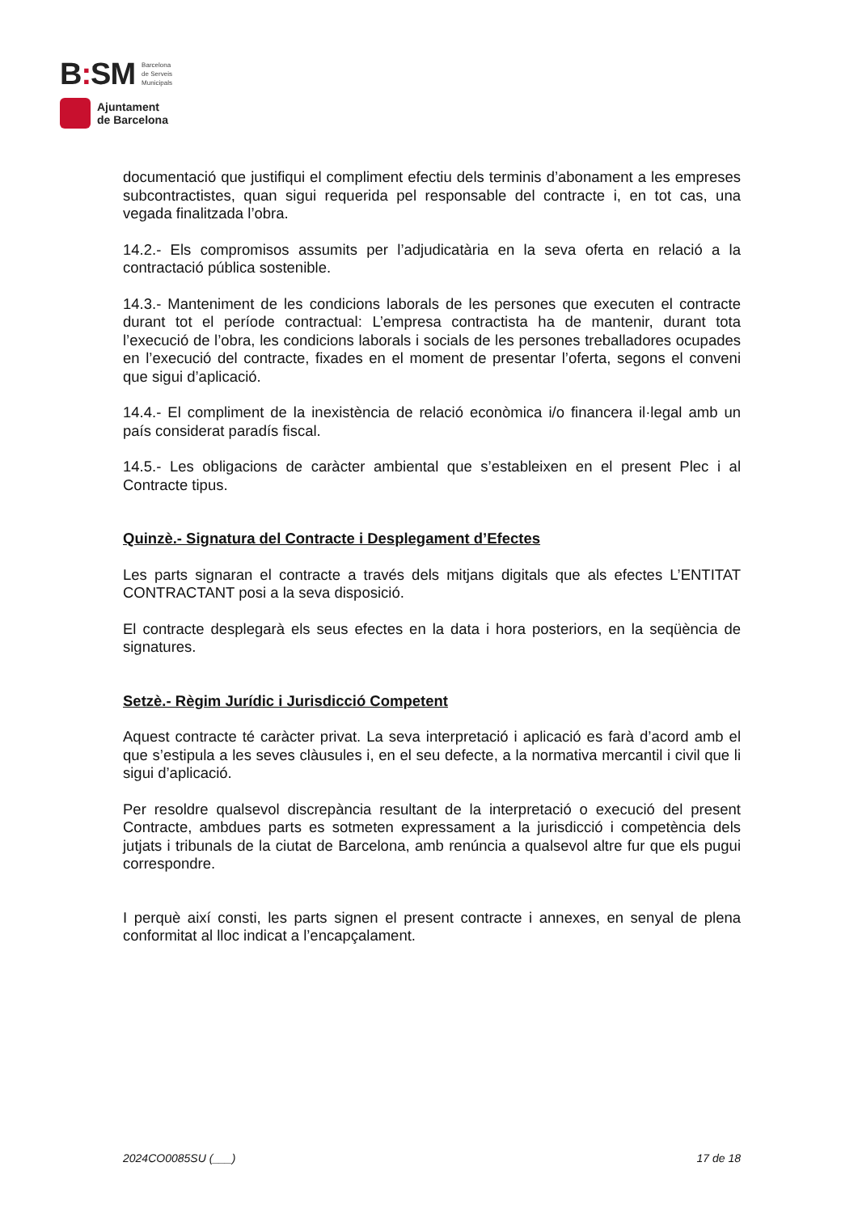B: SM
Barcelona
de Serveis
Municipals
Ajuntament
de Barcelona
documentació que justifiqui el compliment efectiu dels terminis d’abonament a les empreses subcontractistes, quan sigui requerida pel responsable del contracte i, en tot cas, una vegada finalitzada l’obra.
14.2.- Els compromisos assumits per l’adjudicatària en la seva oferta en relació a la contractació pública sostenible.
14.3.- Manteniment de les condicions laborals de les persones que executen el contracte durant tot el període contractual: L’empresa contractista ha de mantenir, durant tota l’execució de l’obra, les condicions laborals i socials de les persones treballadores ocupades en l’execució del contracte, fixades en el moment de presentar l’oferta, segons el conveni que sigui d’aplicació.
14.4.- El compliment de la inexistència de relació econòmica i/o financera il·legal amb un país considerat paradís fiscal.
14.5.- Les obligacions de caràcter ambiental que s’estableixen en el present Plec i al Contracte tipus.
Quinzè.- Signatura del Contracte i Desplegament d’Efectes
Les parts signaran el contracte a través dels mitjans digitals que als efectes L’ENTITAT CONTRACTANT posi a la seva disposició.
El contracte desplegarà els seus efectes en la data i hora posteriors, en la seqüència de signatures.
Setzè.- Règim Jurídic i Jurisdicció Competent
Aquest contracte té caràcter privat. La seva interpretació i aplicació es farà d’acord amb el que s’estipula a les seves clàusules i, en el seu defecte, a la normativa mercantil i civil que li sigui d’aplicació.
Per resoldre qualsevol discrepància resultant de la interpretació o execució del present Contracte, ambdues parts es sotmeten expressament a la jurisdicció i competència dels jutjats i tribunals de la ciutat de Barcelona, amb renúncia a qualsevol altre fur que els pugui correspondre.
I perquè així consti, les parts signen el present contracte i annexes, en senyal de plena conformitat al lloc indicat a l’encapçalament.
2024CO0085SU (___) 17 de 18